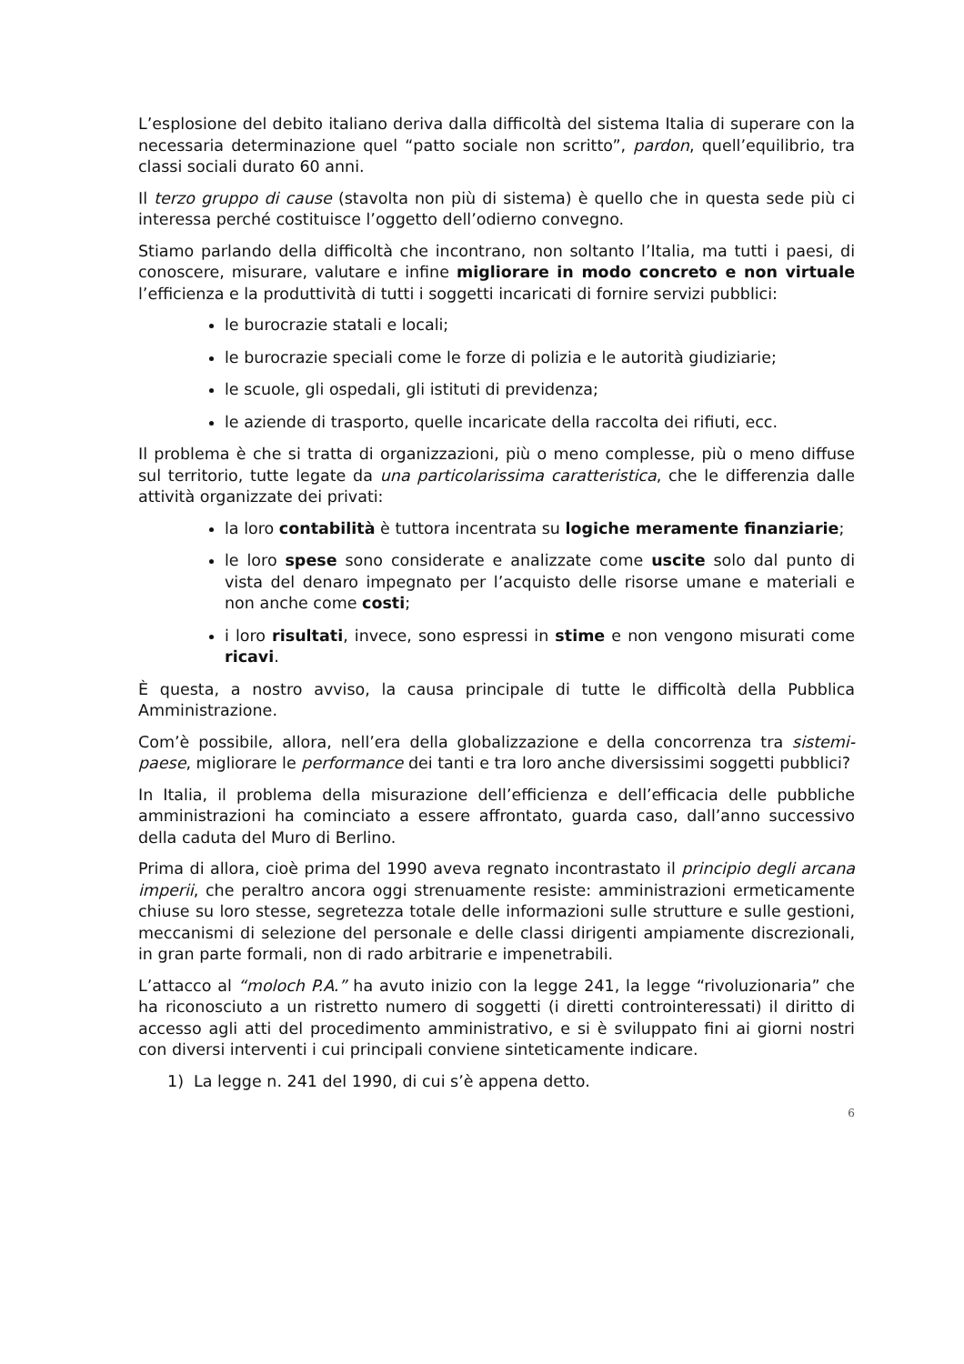L’esplosione del debito italiano deriva dalla difficoltà del sistema Italia di superare con la necessaria determinazione quel “patto sociale non scritto”, pardon, quell’equilibrio, tra classi sociali durato 60 anni.
Il terzo gruppo di cause (stavolta non più di sistema) è quello che in questa sede più ci interessa perché costituisce l’oggetto dell’odierno convegno.
Stiamo parlando della difficoltà che incontrano, non soltanto l’Italia, ma tutti i paesi, di conoscere, misurare, valutare e infine migliorare in modo concreto e non virtuale l’efficienza e la produttività di tutti i soggetti incaricati di fornire servizi pubblici:
le burocrazie statali e locali;
le burocrazie speciali come le forze di polizia e le autorità giudiziarie;
le scuole, gli ospedali, gli istituti di previdenza;
le aziende di trasporto, quelle incaricate della raccolta dei rifiuti, ecc.
Il problema è che si tratta di organizzazioni, più o meno complesse, più o meno diffuse sul territorio, tutte legate da una particolarissima caratteristica, che le differenzia dalle attività organizzate dei privati:
la loro contabilità è tuttora incentrata su logiche meramente finanziarie;
le loro spese sono considerate e analizzate come uscite solo dal punto di vista del denaro impegnato per l’acquisto delle risorse umane e materiali e non anche come costi;
i loro risultati, invece, sono espressi in stime e non vengono misurati come ricavi.
È questa, a nostro avviso, la causa principale di tutte le difficoltà della Pubblica Amministrazione.
Com’è possibile, allora, nell’era della globalizzazione e della concorrenza tra sistemi-paese, migliorare le performance dei tanti e tra loro anche diversissimi soggetti pubblici?
In Italia, il problema della misurazione dell’efficienza e dell’efficacia delle pubbliche amministrazioni ha cominciato a essere affrontato, guarda caso, dall’anno successivo della caduta del Muro di Berlino.
Prima di allora, cioè prima del 1990 aveva regnato incontrastato il principio degli arcana imperii, che peraltro ancora oggi strenuamente resiste: amministrazioni ermeticamente chiuse su loro stesse, segretezza totale delle informazioni sulle strutture e sulle gestioni, meccanismi di selezione del personale e delle classi dirigenti ampiamente discrezionali, in gran parte formali, non di rado arbitrarie e impenetrabili.
L’attacco al “moloch P.A.” ha avuto inizio con la legge 241, la legge “rivoluzionaria” che ha riconosciuto a un ristretto numero di soggetti (i diretti controinteressati) il diritto di accesso agli atti del procedimento amministrativo, e si è sviluppato fini ai giorni nostri con diversi interventi i cui principali conviene sinteticamente indicare.
1) La legge n. 241 del 1990, di cui s’è appena detto.
6